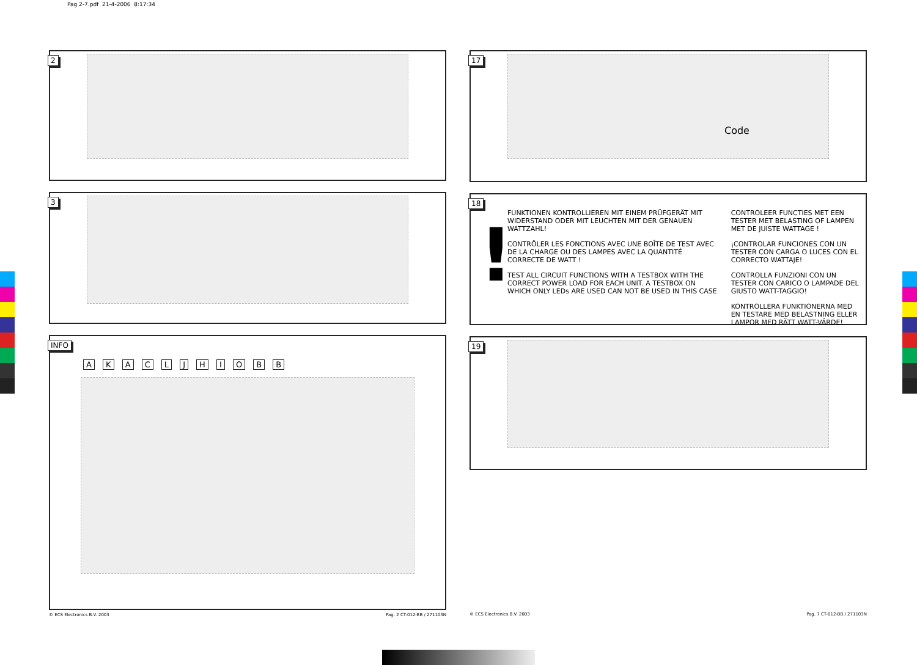Pag 2-7.pdf 21-4-2006 8:17:34
2
3
INFO
A K A C L J H I O B B
© ECS Electronics B.V. 2003 Pag. 2 CT-012-BB / 271103N
17
Code
18
!
FUNKTIONEN KONTROLLIEREN MIT EINEM PRÜFGERÄT MIT WIDERSTAND ODER MIT LEUCHTEN MIT DER GENAUEN WATTZAHL!
CONTRÔLER LES FONCTIONS AVEC UNE BOÎTE DE TEST AVEC DE LA CHARGE OU DES LAMPES AVEC LA QUANTITÉ CORRECTE DE WATT !
TEST ALL CIRCUIT FUNCTIONS WITH A TESTBOX WITH THE CORRECT POWER LOAD FOR EACH UNIT. A TESTBOX ON WHICH ONLY LEDs ARE USED CAN NOT BE USED IN THIS CASE
CONTROLEER FUNCTIES MET EEN TESTER MET BELASTING OF LAMPEN MET DE JUISTE WATTAGE !
¡CONTROLAR FUNCIONES CON UN TESTER CON CARGA O LUCES CON EL CORRECTO WATTAJE!
CONTROLLA FUNZIONI CON UN TESTER CON CARICO O LAMPADE DEL GIUSTO WATT-TAGGIO!
KONTROLLERA FUNKTIONERNA MED EN TESTARE MED BELASTNING ELLER LAMPOR MED RÄTT WATT-VÄRDE!
19
© ECS Electronics B.V. 2003 Pag. 7 CT-012-BB / 271103N